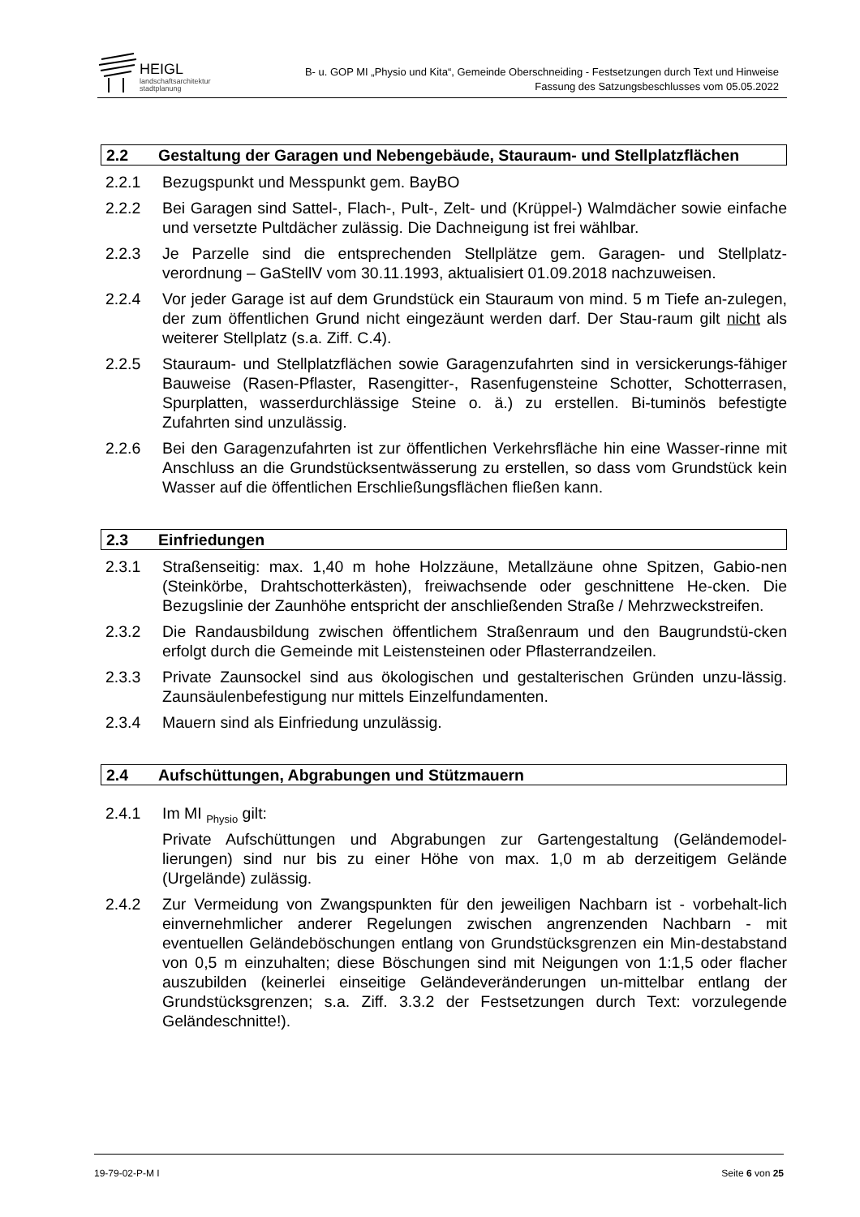HEIGL
landschaftsarchitektur stadtplanung
B- u. GOP MI „Physio und Kita“, Gemeinde Oberschneiding - Festsetzungen durch Text und Hinweise
Fassung des Satzungsbeschlusses vom 05.05.2022
2.2 Gestaltung der Garagen und Nebengebäude, Stauraum- und Stellplatzflächen
2.2.1 Bezugspunkt und Messpunkt gem. BayBO
2.2.2 Bei Garagen sind Sattel-, Flach-, Pult-, Zelt- und (Krüppel-) Walmdächer sowie einfache und versetzte Pultdächer zulässig. Die Dachneigung ist frei wählbar.
2.2.3 Je Parzelle sind die entsprechenden Stellplätze gem. Garagen- und Stellplatz-verordnung – GaStellV vom 30.11.1993, aktualisiert 01.09.2018 nachzuweisen.
2.2.4 Vor jeder Garage ist auf dem Grundstück ein Stauraum von mind. 5 m Tiefe an-zulegen, der zum öffentlichen Grund nicht eingezäunt werden darf. Der Stau-raum gilt nicht als weiterer Stellplatz (s.a. Ziff. C.4).
2.2.5 Stauraum- und Stellplatzflächen sowie Garagenzufahrten sind in versickerungs-fähiger Bauweise (Rasen-Pflaster, Rasengitter-, Rasenfugensteine Schotter, Schotterrasen, Spurplatten, wasserdurchlässige Steine o. ä.) zu erstellen. Bi-tuminös befestigte Zufahrten sind unzulässig.
2.2.6 Bei den Garagenzufahrten ist zur öffentlichen Verkehrsfläche hin eine Wasser-rinne mit Anschluss an die Grundstücksentwässerung zu erstellen, so dass vom Grundstück kein Wasser auf die öffentlichen Erschließungsflächen fließen kann.
2.3 Einfriedungen
2.3.1 Straßenseitig: max. 1,40 m hohe Holzzäune, Metallzäune ohne Spitzen, Gabio-nen (Steinkörbe, Drahtschotterkästen), freiwachsende oder geschnittene He-cken. Die Bezugslinie der Zaunhöhe entspricht der anschließenden Straße / Mehrzweckstreifen.
2.3.2 Die Randausbildung zwischen öffentlichem Straßenraum und den Baugrundstü-cken erfolgt durch die Gemeinde mit Leistensteinen oder Pflasterrandzeilen.
2.3.3 Private Zaunsockel sind aus ökologischen und gestalterischen Gründen unzu-lässig. Zaunsäulenbefestigung nur mittels Einzelfundamenten.
2.3.4 Mauern sind als Einfriedung unzulässig.
2.4 Aufschüttungen, Abgrabungen und Stützmauern
2.4.1 Im MI <sub>Physio</sub> gilt:
Private Aufschüttungen und Abgrabungen zur Gartengestaltung (Geländemodel-lierungen) sind nur bis zu einer Höhe von max. 1,0 m ab derzeitigem Gelände (Urgelände) zulässig.
2.4.2 Zur Vermeidung von Zwangspunkten für den jeweiligen Nachbarn ist - vorbehalt-lich einvernehmlicher anderer Regelungen zwischen angrenzenden Nachbarn - mit eventuellen Geländeböschungen entlang von Grundstücksgrenzen ein Min-destabstand von 0,5 m einzuhalten; diese Böschungen sind mit Neigungen von 1:1,5 oder flacher auszubilden (keinerlei einseitige Geländeveränderungen un-mittelbar entlang der Grundstücksgrenzen; s.a. Ziff. 3.3.2 der Festsetzungen durch Text: vorzulegende Geländeschnitte!).
19-79-02-P-M I Seite 6 von 25